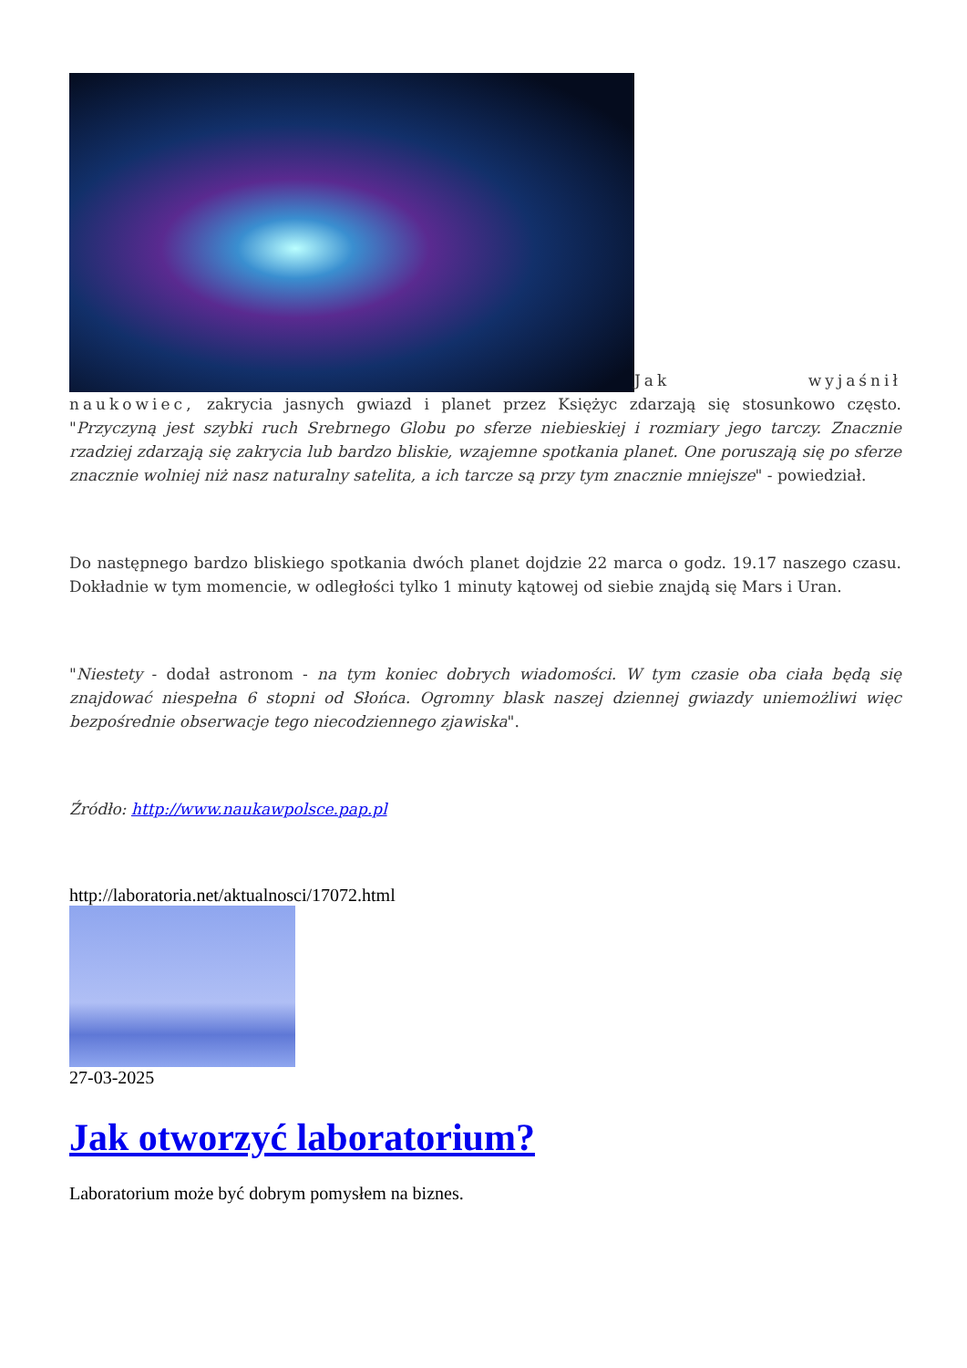Jak wyjaśnił naukowiec, zakrycia jasnych gwiazd i planet przez Księżyc zdarzają się stosunkowo często. "Przyczyną jest szybki ruch Srebrnego Globu po sferze niebieskiej i rozmiary jego tarczy. Znacznie rzadziej zdarzają się zakrycia lub bardzo bliskie, wzajemne spotkania planet. One poruszają się po sferze znacznie wolniej niż nasz naturalny satelita, a ich tarcze są przy tym znacznie mniejsze" - powiedział.
Do następnego bardzo bliskiego spotkania dwóch planet dojdzie 22 marca o godz. 19.17 naszego czasu. Dokładnie w tym momencie, w odległości tylko 1 minuty kątowej od siebie znajdą się Mars i Uran.
"Niestety - dodał astronom - na tym koniec dobrych wiadomości. W tym czasie oba ciała będą się znajdować niespełna 6 stopni od Słońca. Ogromny blask naszej dziennej gwiazdy uniemożliwi więc bezpośrednie obserwacje tego niecodziennego zjawiska".
Źródło: http://www.naukawpolsce.pap.pl
http://laboratoria.net/aktualnosci/17072.html
27-03-2025
Jak otworzyć laboratorium?
Laboratorium może być dobrym pomysłem na biznes.